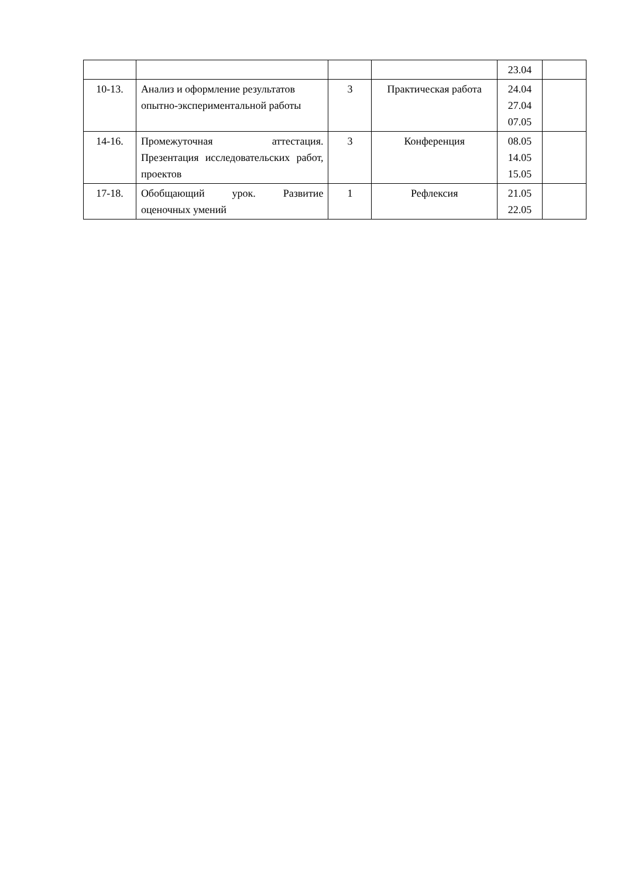| | | | | 23.04 | |
| 10-13. | Анализ и оформление результатов опытно-экспериментальной работы | 3 | Практическая работа | 24.04 27.04 07.05 | |
| 14-16. | Промежуточная аттестация. Презентация исследовательских работ, проектов | 3 | Конференция | 08.05 14.05 15.05 | |
| 17-18. | Обобщающий урок. Развитие оценочных умений | 1 | Рефлексия | 21.05 22.05 | |